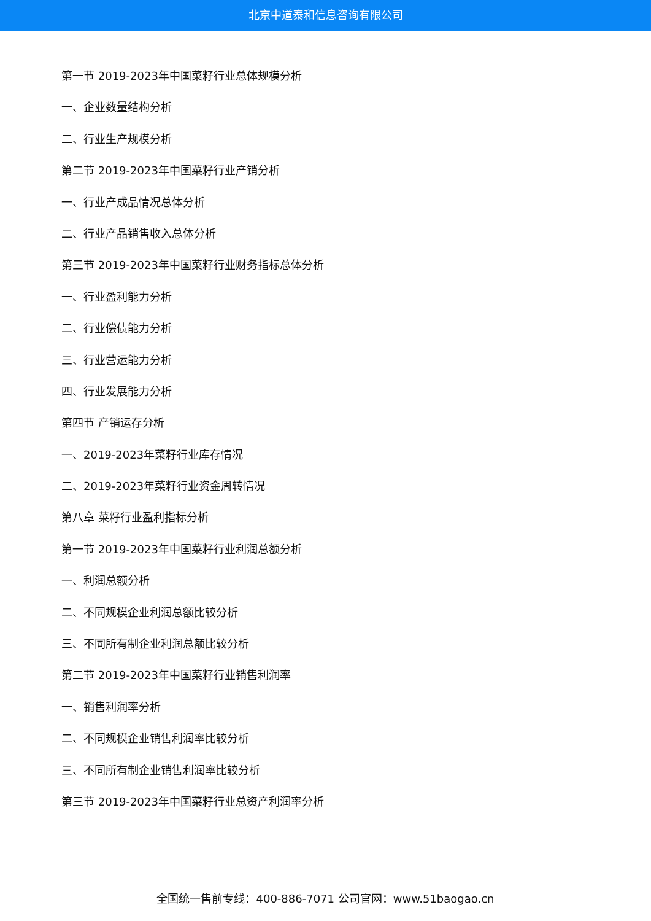北京中道泰和信息咨询有限公司
第一节 2019-2023年中国菜籽行业总体规模分析
一、企业数量结构分析
二、行业生产规模分析
第二节 2019-2023年中国菜籽行业产销分析
一、行业产成品情况总体分析
二、行业产品销售收入总体分析
第三节 2019-2023年中国菜籽行业财务指标总体分析
一、行业盈利能力分析
二、行业偿债能力分析
三、行业营运能力分析
四、行业发展能力分析
第四节 产销运存分析
一、2019-2023年菜籽行业库存情况
二、2019-2023年菜籽行业资金周转情况
第八章 菜籽行业盈利指标分析
第一节 2019-2023年中国菜籽行业利润总额分析
一、利润总额分析
二、不同规模企业利润总额比较分析
三、不同所有制企业利润总额比较分析
第二节 2019-2023年中国菜籽行业销售利润率
一、销售利润率分析
二、不同规模企业销售利润率比较分析
三、不同所有制企业销售利润率比较分析
第三节 2019-2023年中国菜籽行业总资产利润率分析
全国统一售前专线：400-886-7071 公司官网：www.51baogao.cn